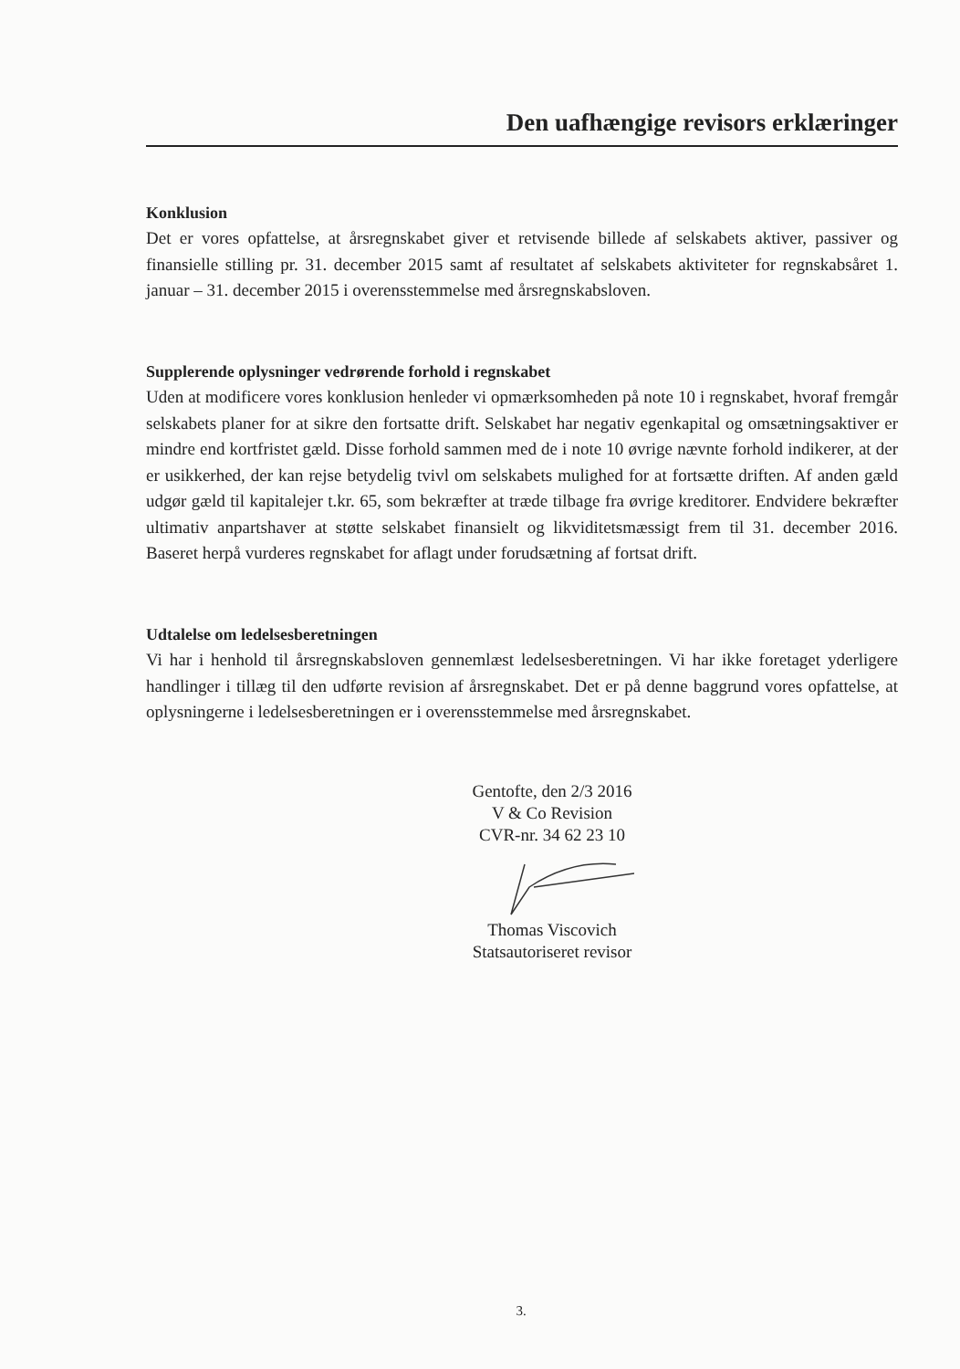Den uafhængige revisors erklæringer
Konklusion
Det er vores opfattelse, at årsregnskabet giver et retvisende billede af selskabets aktiver, passiver og finansielle stilling pr. 31. december 2015 samt af resultatet af selskabets aktiviteter for regnskabsåret 1. januar – 31. december 2015 i overensstemmelse med årsregnskabsloven.
Supplerende oplysninger vedrørende forhold i regnskabet
Uden at modificere vores konklusion henleder vi opmærksomheden på note 10 i regnskabet, hvoraf fremgår selskabets planer for at sikre den fortsatte drift. Selskabet har negativ egenkapital og omsætningsaktiver er mindre end kortfristet gæld. Disse forhold sammen med de i note 10 øvrige nævnte forhold indikerer, at der er usikkerhed, der kan rejse betydelig tvivl om selskabets mulighed for at fortsætte driften. Af anden gæld udgør gæld til kapitalejer t.kr. 65, som bekræfter at træde tilbage fra øvrige kreditorer. Endvidere bekræfter ultimativ anpartshaver at støtte selskabet finansielt og likviditetsmæssigt frem til 31. december 2016. Baseret herpå vurderes regnskabet for aflagt under forudsætning af fortsat drift.
Udtalelse om ledelsesberetningen
Vi har i henhold til årsregnskabsloven gennemlæst ledelsesberetningen. Vi har ikke foretaget yderligere handlinger i tillæg til den udførte revision af årsregnskabet. Det er på denne baggrund vores opfattelse, at oplysningerne i ledelsesberetningen er i overensstemmelse med årsregnskabet.
Gentofte, den 2/3 2016
V & Co Revision
CVR-nr. 34 62 23 10
Thomas Viscovich
Statsautoriseret revisor
3.